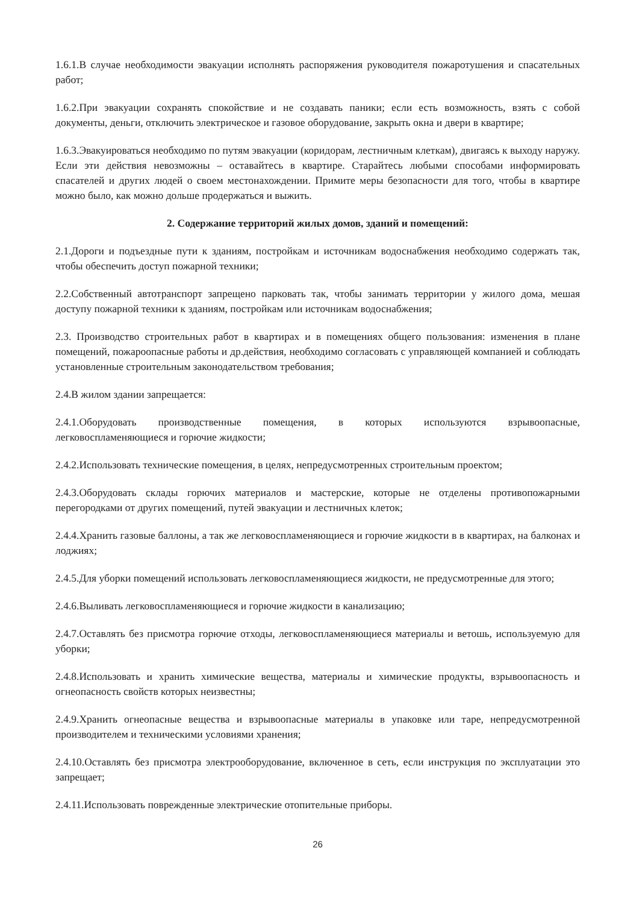1.6.1.В случае необходимости эвакуации исполнять распоряжения руководителя пожаротушения и спасательных работ;
1.6.2.При эвакуации сохранять спокойствие и не создавать паники; если есть возможность, взять с собой документы, деньги, отключить электрическое и газовое оборудование, закрыть окна и двери в квартире;
1.6.3.Эвакуироваться необходимо по путям эвакуации (коридорам, лестничным клеткам), двигаясь к выходу наружу. Если эти действия невозможны – оставайтесь в квартире. Старайтесь любыми способами информировать спасателей и других людей о своем местонахождении. Примите меры безопасности для того, чтобы в квартире можно было, как можно дольше продержаться и выжить.
2. Содержание территорий жилых домов, зданий и помещений:
2.1.Дороги и подъездные пути к зданиям, постройкам и источникам водоснабжения необходимо содержать так, чтобы обеспечить доступ пожарной техники;
2.2.Собственный автотранспорт запрещено парковать так, чтобы занимать территории у жилого дома, мешая доступу пожарной техники к зданиям, постройкам или источникам водоснабжения;
2.3. Производство строительных работ в квартирах и в помещениях общего пользования: изменения в плане помещений, пожароопасные работы и др.действия, необходимо согласовать с управляющей компанией и соблюдать установленные строительным законодательством требования;
2.4.В жилом здании запрещается:
2.4.1.Оборудовать производственные помещения, в которых используются взрывоопасные, легковоспламеняющиеся и горючие жидкости;
2.4.2.Использовать технические помещения, в целях, непредусмотренных строительным проектом;
2.4.3.Оборудовать склады горючих материалов и мастерские, которые не отделены противопожарными перегородками от других помещений, путей эвакуации и лестничных клеток;
2.4.4.Хранить газовые баллоны, а так же легковоспламеняющиеся и горючие жидкости в в квартирах, на балконах и лоджиях;
2.4.5.Для уборки помещений использовать легковоспламеняющиеся жидкости, не предусмотренные для этого;
2.4.6.Выливать легковоспламеняющиеся и горючие жидкости в канализацию;
2.4.7.Оставлять без присмотра горючие отходы, легковоспламеняющиеся материалы и ветошь, используемую для уборки;
2.4.8.Использовать и хранить химические вещества, материалы и химические продукты, взрывоопасность и огнеопасность свойств которых неизвестны;
2.4.9.Хранить огнеопасные вещества и взрывоопасные материалы в упаковке или таре, непредусмотренной производителем и техническими условиями хранения;
2.4.10.Оставлять без присмотра электрооборудование, включенное в сеть, если инструкция по эксплуатации это запрещает;
2.4.11.Использовать поврежденные электрические отопительные приборы.
26